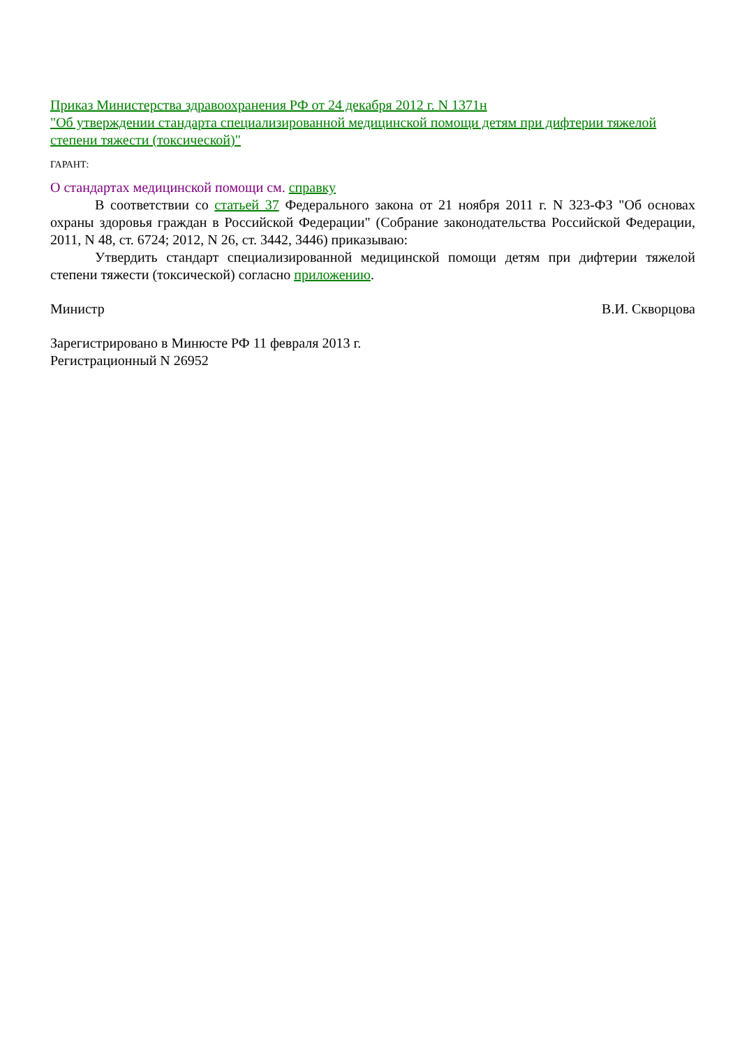Приказ Министерства здравоохранения РФ от 24 декабря 2012 г. N 1371н
"Об утверждении стандарта специализированной медицинской помощи детям при дифтерии тяжелой степени тяжести (токсической)"
ГАРАНТ:
О стандартах медицинской помощи см. справку
В соответствии со статьей 37 Федерального закона от 21 ноября 2011 г. N 323-ФЗ "Об основах охраны здоровья граждан в Российской Федерации" (Собрание законодательства Российской Федерации, 2011, N 48, ст. 6724; 2012, N 26, ст. 3442, 3446) приказываю:
Утвердить стандарт специализированной медицинской помощи детям при дифтерии тяжелой степени тяжести (токсической) согласно приложению.
Министр В.И. Скворцова
Зарегистрировано в Минюсте РФ 11 февраля 2013 г.
Регистрационный N 26952